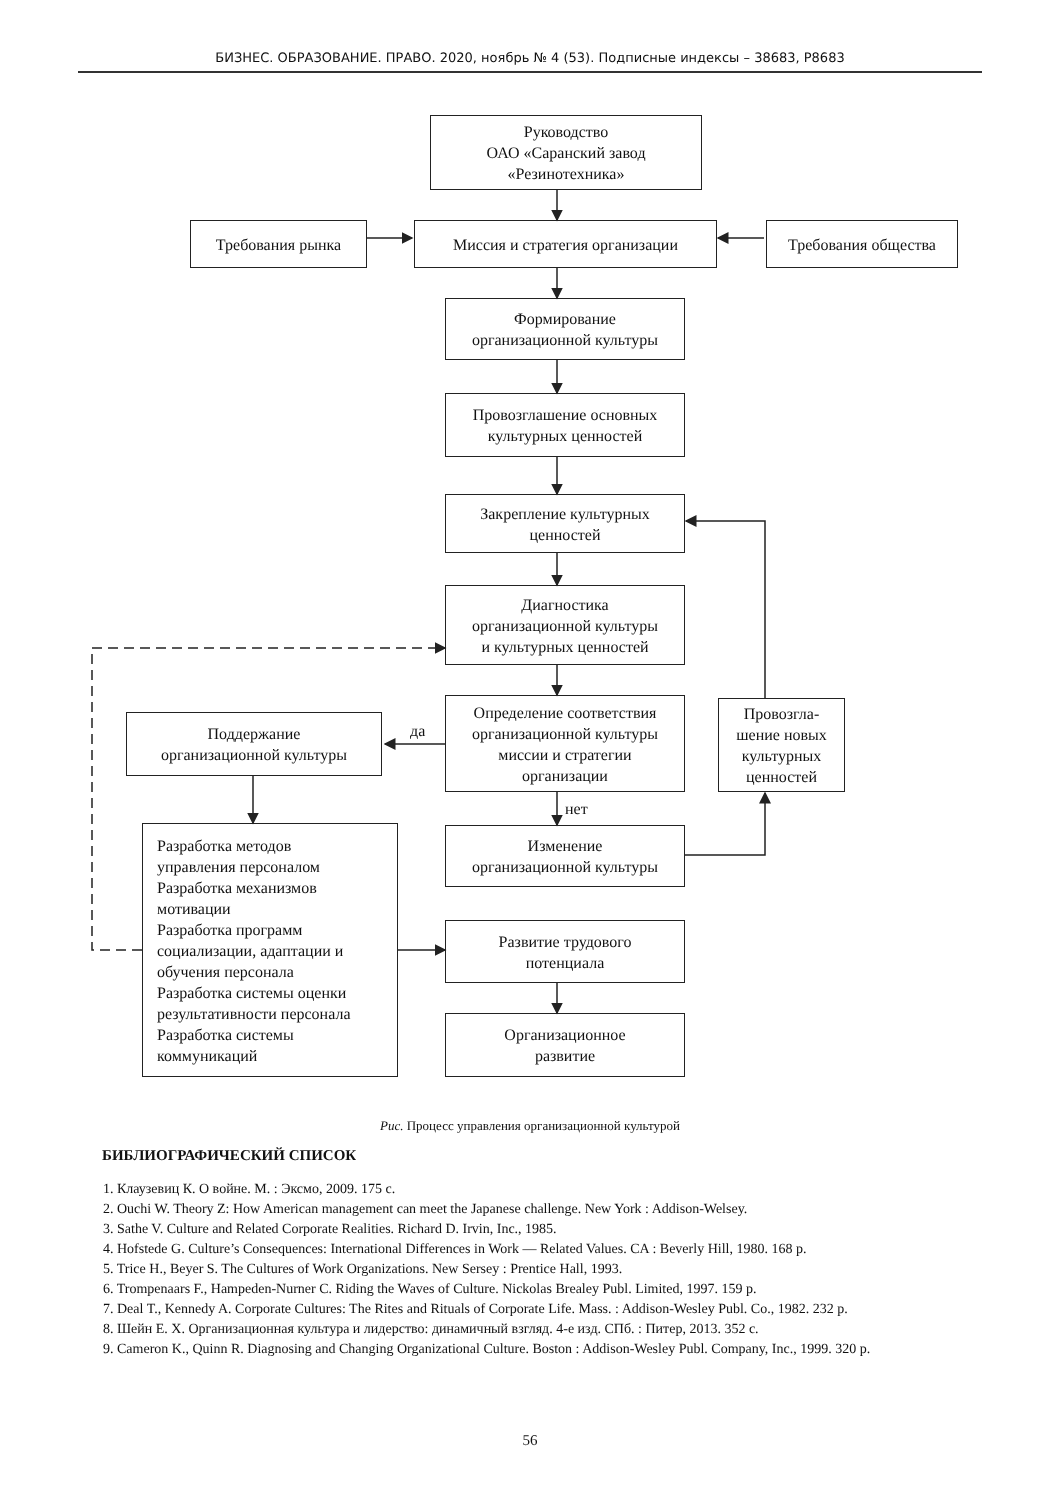БИЗНЕС. ОБРАЗОВАНИЕ. ПРАВО. 2020, ноябрь № 4 (53). Подписные индексы – 38683, Р8683
Руководство
ОАО «Саранский завод
«Резинотехника»
Требования рынка Миссия и стратегия организации Требования общества
Формирование
организационной культуры
Провозглашение основных
культурных ценностей
Закрепление культурных
ценностей
Диагностика
организационной культуры
и культурных ценностей
Определение соответствия
организационной культуры
миссии и стратегии
организации
Провозгла-
шение новых
культурных
ценностей
Поддержание
организационной культуры
да
нет
Изменение
организационной культуры
Разработка методов
управления персоналом
Разработка механизмов
мотивации
Разработка программ
социализации, адаптации и
обучения персонала
Разработка системы оценки
результативности персонала
Разработка системы
коммуникаций
Развитие трудового
потенциала
Организационное
развитие
Рис. Процесс управления организационной культурой
БИБЛИОГРАФИЧЕСКИЙ СПИСОК
1. Клаузевиц К. О войне. М. : Эксмо, 2009. 175 с.
2. Ouchi W. Theory Z: How American management can meet the Japanese challenge. New York : Addison-Welsey.
3. Sathe V. Culture and Related Corporate Realities. Richard D. Irvin, Inc., 1985.
4. Hofstede G. Culture’s Consequences: International Differences in Work — Related Values. CA : Beverly Hill, 1980. 168 p.
5. Trice H., Beyer S. The Cultures of Work Organizations. New Sersey : Prentice Hall, 1993.
6. Trompenaars F., Hampeden-Nurner C. Riding the Waves of Culture. Nickolas Brealey Publ. Limited, 1997. 159 p.
7. Deal T., Kennedy A. Corporate Cultures: The Rites and Rituals of Corporate Life. Mass. : Addison-Wesley Publ. Co., 1982. 232 p.
8. Шейн Е. Х. Организационная культура и лидерство: динамичный взгляд. 4-е изд. СПб. : Питер, 2013. 352 с.
9. Cameron K., Quinn R. Diagnosing and Changing Organizational Culture. Boston : Addison-Wesley Publ. Company, Inc., 1999. 320 p.
56